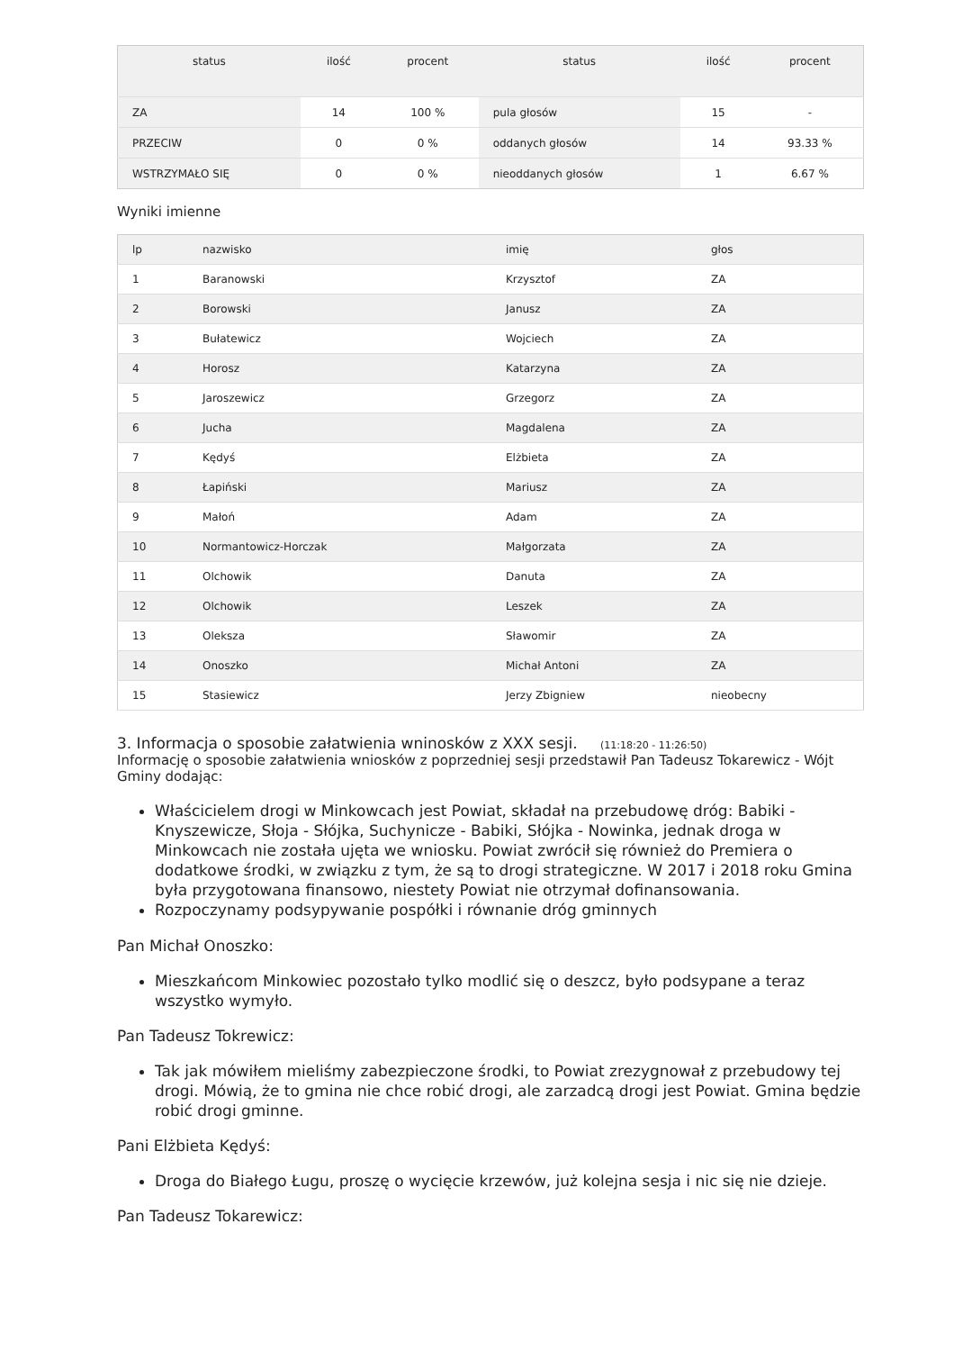| status | ilość | procent | status | ilość | procent |
| --- | --- | --- | --- | --- | --- |
| ZA | 14 | 100 % | pula głosów | 15 | - |
| PRZECIW | 0 | 0 % | oddanych głosów | 14 | 93.33 % |
| WSTRZYMAŁO SIĘ | 0 | 0 % | nieoddanych głosów | 1 | 6.67 % |
Wyniki imienne
| lp | nazwisko | imię | głos |
| --- | --- | --- | --- |
| 1 | Baranowski | Krzysztof | ZA |
| 2 | Borowski | Janusz | ZA |
| 3 | Bułatewicz | Wojciech | ZA |
| 4 | Horosz | Katarzyna | ZA |
| 5 | Jaroszewicz | Grzegorz | ZA |
| 6 | Jucha | Magdalena | ZA |
| 7 | Kędyś | Elżbieta | ZA |
| 8 | Łapiński | Mariusz | ZA |
| 9 | Małoń | Adam | ZA |
| 10 | Normantowicz-Horczak | Małgorzata | ZA |
| 11 | Olchowik | Danuta | ZA |
| 12 | Olchowik | Leszek | ZA |
| 13 | Oleksza | Sławomir | ZA |
| 14 | Onoszko | Michał Antoni | ZA |
| 15 | Stasiewicz | Jerzy Zbigniew | nieobecny |
3. Informacja o sposobie załatwienia wninosków z XXX sesji. (11:18:20 - 11:26:50)
Informację o sposobie załatwienia wniosków z poprzedniej sesji przedstawił Pan Tadeusz Tokarewicz - Wójt Gminy dodając:
Właścicielem drogi w Minkowcach jest Powiat, składał na przebudowę dróg: Babiki - Knyszewicze, Słoja - Słójka, Suchynicze - Babiki, Słójka - Nowinka, jednak droga w Minkowcach nie została ujęta we wniosku. Powiat zwrócił się również do Premiera o dodatkowe środki, w związku z tym, że są to drogi strategiczne. W 2017 i 2018 roku Gmina była przygotowana finansowo, niestety Powiat nie otrzymał dofinansowania.
Rozpoczynamy podsypywanie pospółki i równanie dróg gminnych
Pan Michał Onoszko:
Mieszkańcom Minkowiec pozostało tylko modlić się o deszcz, było podsypane a teraz wszystko wymyło.
Pan Tadeusz Tokrewicz:
Tak jak mówiłem mieliśmy zabezpieczone środki, to Powiat zrezygnował z przebudowy tej drogi. Mówią, że to gmina nie chce robić drogi, ale zarzadcą drogi jest Powiat. Gmina będzie robić drogi gminne.
Pani Elżbieta Kędyś:
Droga do Białego Ługu, proszę o wycięcie krzewów, już kolejna sesja i nic się nie dzieje.
Pan Tadeusz Tokarewicz: